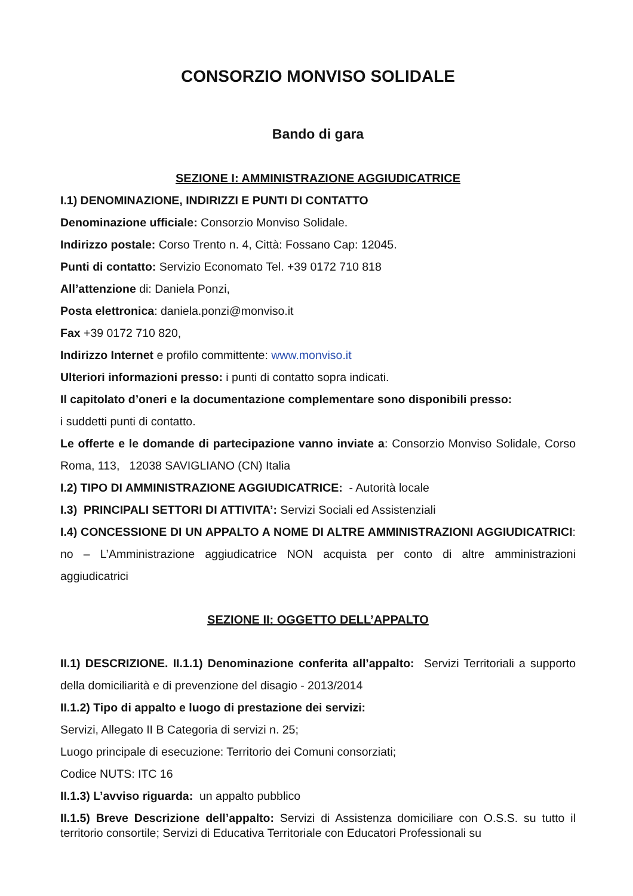CONSORZIO MONVISO SOLIDALE
Bando di gara
SEZIONE I: AMMINISTRAZIONE AGGIUDICATRICE
I.1) DENOMINAZIONE, INDIRIZZI E PUNTI DI CONTATTO
Denominazione ufficiale: Consorzio Monviso Solidale.
Indirizzo postale: Corso Trento n. 4, Città: Fossano Cap: 12045.
Punti di contatto: Servizio Economato Tel. +39 0172 710 818
All’attenzione di: Daniela Ponzi,
Posta elettronica: daniela.ponzi@monviso.it
Fax +39 0172 710 820,
Indirizzo Internet e profilo committente: www.monviso.it
Ulteriori informazioni presso: i punti di contatto sopra indicati.
Il capitolato d’oneri e la documentazione complementare sono disponibili presso:
i suddetti punti di contatto.
Le offerte e le domande di partecipazione vanno inviate a: Consorzio Monviso Solidale, Corso Roma, 113, 12038 SAVIGLIANO (CN) Italia
I.2) TIPO DI AMMINISTRAZIONE AGGIUDICATRICE: - Autorità locale
I.3) PRINCIPALI SETTORI DI ATTIVITA’: Servizi Sociali ed Assistenziali
I.4) CONCESSIONE DI UN APPALTO A NOME DI ALTRE AMMINISTRAZIONI AGGIUDICATRICI: no – L’Amministrazione aggiudicatrice NON acquista per conto di altre amministrazioni aggiudicatrici
SEZIONE II: OGGETTO DELL’APPALTO
II.1) DESCRIZIONE. II.1.1) Denominazione conferita all’appalto: Servizi Territoriali a supporto della domiciliarità e di prevenzione del disagio - 2013/2014
II.1.2) Tipo di appalto e luogo di prestazione dei servizi:
Servizi, Allegato II B Categoria di servizi n. 25;
Luogo principale di esecuzione: Territorio dei Comuni consorziati;
Codice NUTS: ITC 16
II.1.3) L’avviso riguarda: un appalto pubblico
II.1.5) Breve Descrizione dell’appalto: Servizi di Assistenza domiciliare con O.S.S. su tutto il territorio consortile; Servizi di Educativa Territoriale con Educatori Professionali su